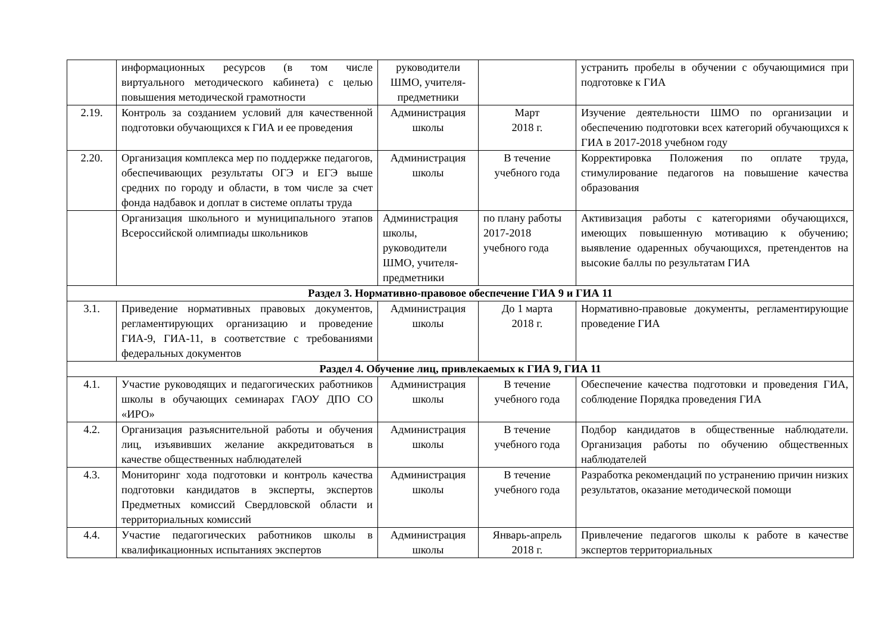| | информационных ресурсов (в том числе виртуального методического кабинета) с целью повышения методической грамотности | руководители ШМО, учителя-предметники | | устранить пробелы в обучении с обучающимися при подготовке к ГИА |
| 2.19. | Контроль за созданием условий для качественной подготовки обучающихся к ГИА и ее проведения | Администрация школы | Март 2018 г. | Изучение деятельности ШМО по организации и обеспечению подготовки всех категорий обучающихся к ГИА в 2017-2018 учебном году |
| 2.20. | Организация комплекса мер по поддержке педагогов, обеспечивающих результаты ОГЭ и ЕГЭ выше средних по городу и области, в том числе за счет фонда надбавок и доплат в системе оплаты труда | Администрация школы | В течение учебного года | Корректировка Положения по оплате труда, стимулирование педагогов на повышение качества образования |
| | Организация школьного и муниципального этапов Всероссийской олимпиады школьников | Администрация школы, руководители ШМО, учителя-предметники | по плану работы 2017-2018 учебного года | Активизация работы с категориями обучающихся, имеющих повышенную мотивацию к обучению; выявление одаренных обучающихся, претендентов на высокие баллы по результатам ГИА |
| Раздел 3. Нормативно-правовое обеспечение ГИА 9 и ГИА 11 | | | | |
| 3.1. | Приведение нормативных правовых документов, регламентирующих организацию и проведение ГИА-9, ГИА-11, в соответствие с требованиями федеральных документов | Администрация школы | До 1 марта 2018 г. | Нормативно-правовые документы, регламентирующие проведение ГИА |
| Раздел 4. Обучение лиц, привлекаемых к ГИА 9, ГИА 11 | | | | |
| 4.1. | Участие руководящих и педагогических работников школы в обучающих семинарах ГАОУ ДПО СО «ИРО» | Администрация школы | В течение учебного года | Обеспечение качества подготовки и проведения ГИА, соблюдение Порядка проведения ГИА |
| 4.2. | Организация разъяснительной работы и обучения лиц, изъявивших желание аккредитоваться в качестве общественных наблюдателей | Администрация школы | В течение учебного года | Подбор кандидатов в общественные наблюдатели. Организация работы по обучению общественных наблюдателей |
| 4.3. | Мониторинг хода подготовки и контроль качества подготовки кандидатов в эксперты, экспертов Предметных комиссий Свердловской области и территориальных комиссий | Администрация школы | В течение учебного года | Разработка рекомендаций по устранению причин низких результатов, оказание методической помощи |
| 4.4. | Участие педагогических работников школы в квалификационных испытаниях экспертов | Администрация школы | Январь-апрель 2018 г. | Привлечение педагогов школы к работе в качестве экспертов территориальных |